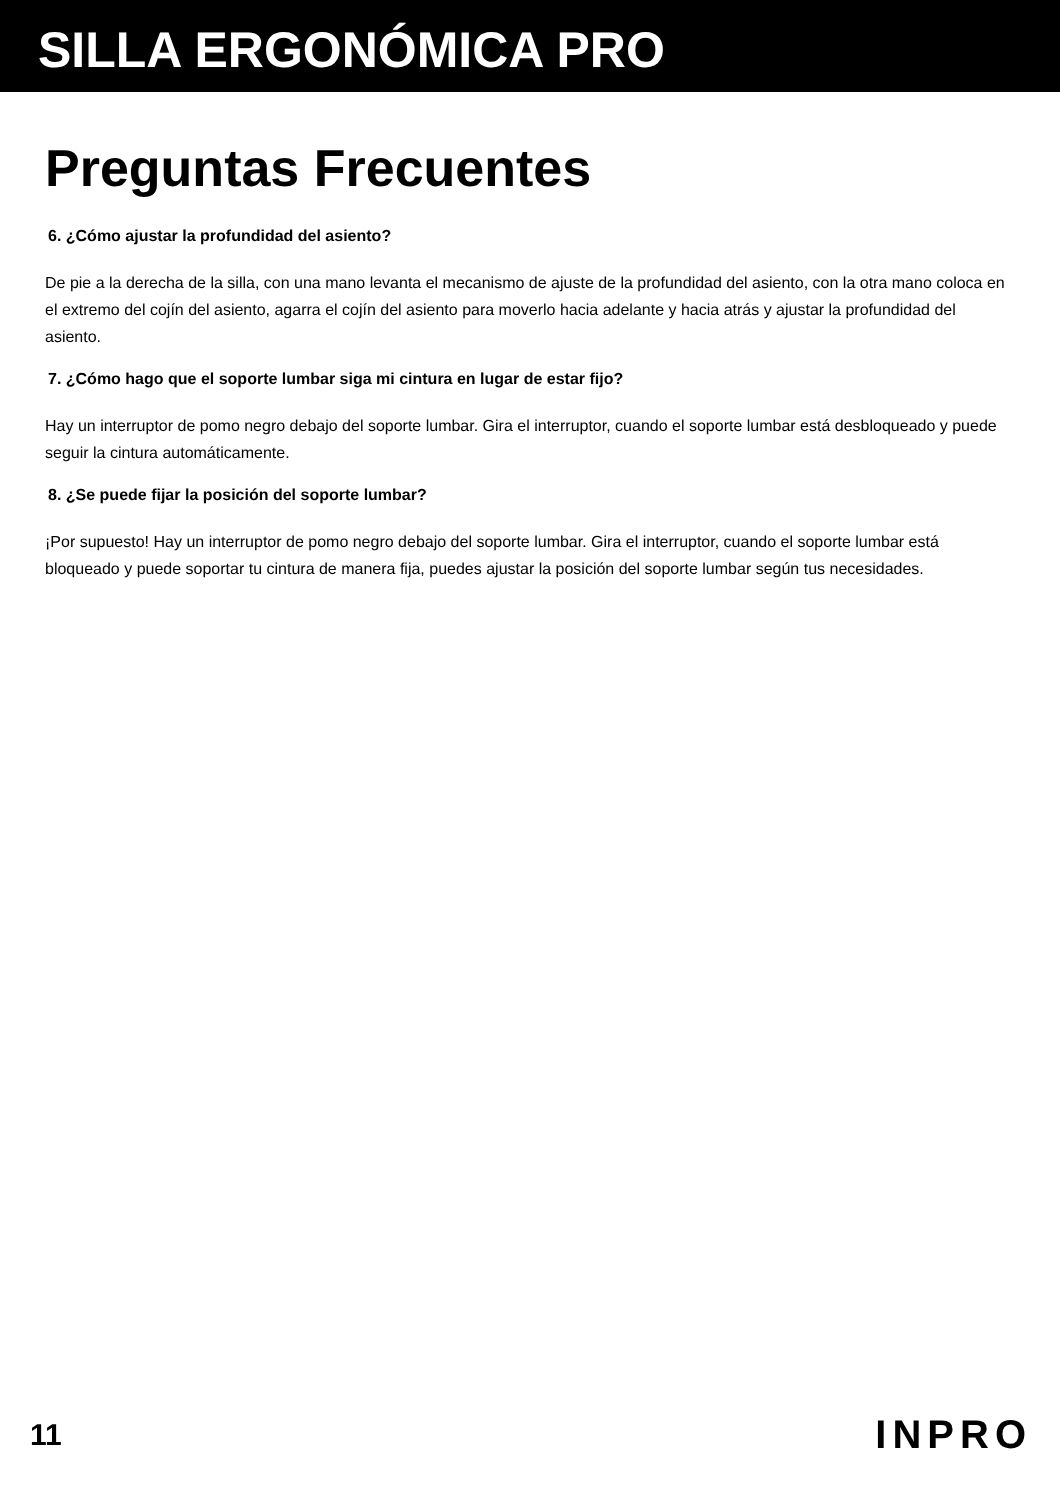SILLA ERGONÓMICA PRO
Preguntas Frecuentes
6. ¿Cómo ajustar la profundidad del asiento?
De pie a la derecha de la silla, con una mano levanta el mecanismo de ajuste de la profundidad del asiento, con la otra mano coloca en el extremo del cojín del asiento, agarra el cojín del asiento para moverlo hacia adelante y hacia atrás y ajustar la profundidad del asiento.
7. ¿Cómo hago que el soporte lumbar siga mi cintura en lugar de estar fijo?
Hay un interruptor de pomo negro debajo del soporte lumbar. Gira el interruptor, cuando el soporte lumbar está desbloqueado y puede seguir la cintura automáticamente.
8. ¿Se puede fijar la posición del soporte lumbar?
¡Por supuesto! Hay un interruptor de pomo negro debajo del soporte lumbar. Gira el interruptor, cuando el soporte lumbar está bloqueado y puede soportar tu cintura de manera fija, puedes ajustar la posición del soporte lumbar según tus necesidades.
11 INPRO